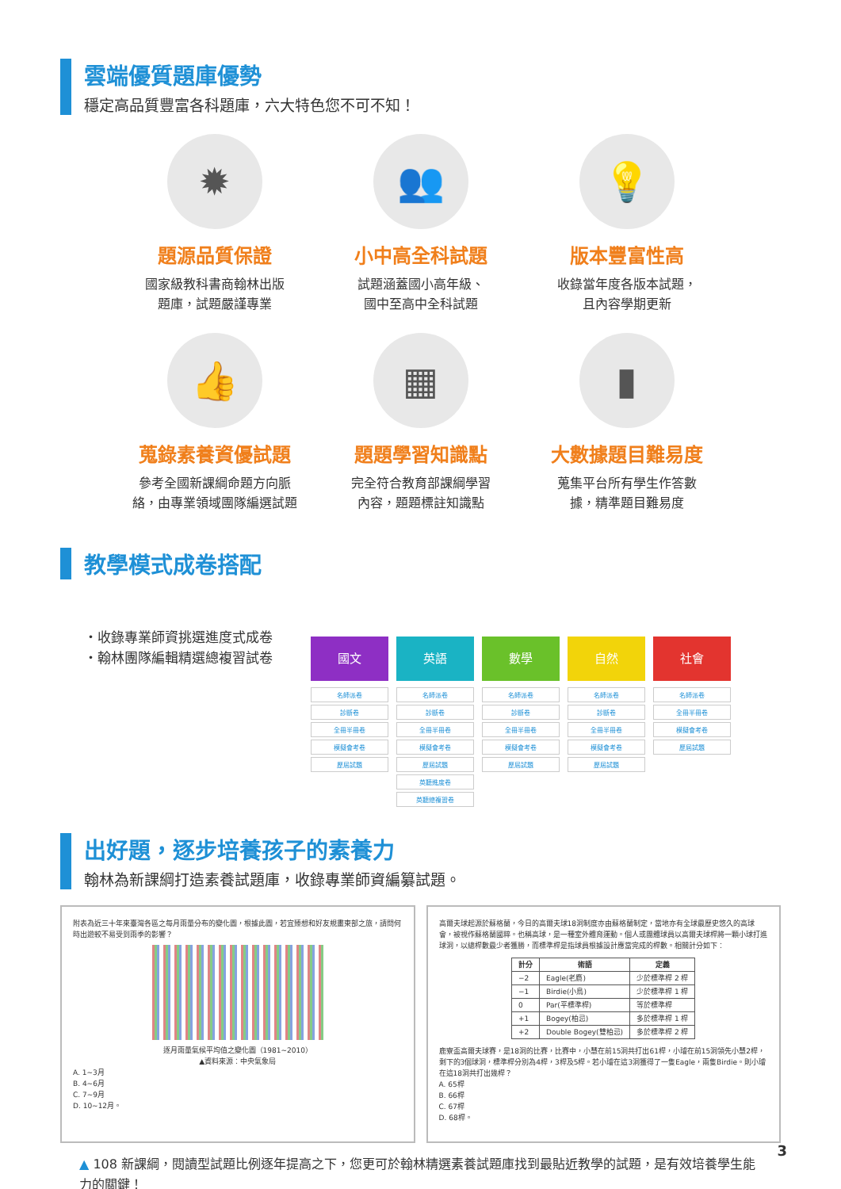雲端優質題庫優勢
穩定高品質豐富各科題庫，六大特色您不可不知！
✹
題源品質保證
國家級教科書商翰林出版
題庫，試題嚴謹專業
👥
小中高全科試題
試題涵蓋國小高年級、
國中至高中全科試題
💡
版本豐富性高
收錄當年度各版本試題，
且內容學期更新
👍
蒐錄素養資優試題
參考全國新課綱命題方向脈
絡，由專業領域團隊編選試題
▦
題題學習知識點
完全符合教育部課綱學習
內容，題題標註知識點
▮
大數據題目難易度
蒐集平台所有學生作答數
據，精準題目難易度
教學模式成卷搭配
・收錄專業師資挑選進度式成卷
・翰林團隊編輯精選總複習試卷
國文
名師派卷
診斷卷
全冊半冊卷
模擬會考卷
歷屆試題
英語
名師派卷
診斷卷
全冊半冊卷
模擬會考卷
歷屆試題
英聽進度卷
英聽總複習卷
數學
名師派卷
診斷卷
全冊半冊卷
模擬會考卷
歷屆試題
自然
名師派卷
診斷卷
全冊半冊卷
模擬會考卷
歷屆試題
社會
名師派卷
全冊半冊卷
模擬會考卷
歷屆試題
出好題，逐步培養孩子的素養力
翰林為新課綱打造素養試題庫，收錄專業師資編纂試題。
附表為近三十年來臺灣各區之每月雨量分布的變化圖，根據此圖，若宜臻想和好友規畫東部之旅，請問何時出遊較不易受到雨季的影響？
逐月雨量氣候平均值之變化圖（1981~2010）
▲資料來源：中央氣象局
A. 1~3月
B. 4~6月
C. 7~9月
D. 10~12月。
高爾夫球起源於蘇格蘭，今日的高爾夫球18洞制度亦由蘇格蘭制定，當地亦有全球最歷史悠久的高球會，被視作蘇格蘭國粹。也稱高球，是一種室外體育運動。個人或團體球員以高爾夫球桿將一顆小球打進球洞，以總桿數最少者獲勝，而標準桿是指球員根據設計應當完成的桿數。相關計分如下：
| 計分 | 術語 | 定義 |
| --- | --- | --- |
| −2 | Eagle(老鷹) | 少於標準桿 2 桿 |
| −1 | Birdie(小鳥) | 少於標準桿 1 桿 |
| 0 | Par(平標準桿) | 等於標準桿 |
| +1 | Bogey(柏忌) | 多於標準桿 1 桿 |
| +2 | Double Bogey(雙柏忌) | 多於標準桿 2 桿 |
鹿寮盃高爾夫球賽，是18洞的比賽，比賽中，小慧在前15洞共打出61桿，小璿在前15洞領先小慧2桿，剩下的3個球洞，標準桿分別為4桿，3桿及5桿。若小璿在這3洞獲得了一隻Eagle，兩隻Birdie。則小璿在這18洞共打出幾桿？
A. 65桿
B. 66桿
C. 67桿
D. 68桿。
▲ 108 新課綱，閱讀型試題比例逐年提高之下，您更可於翰林精選素養試題庫找到最貼近教學的試題，是有效培養學生能力的關鍵！
3